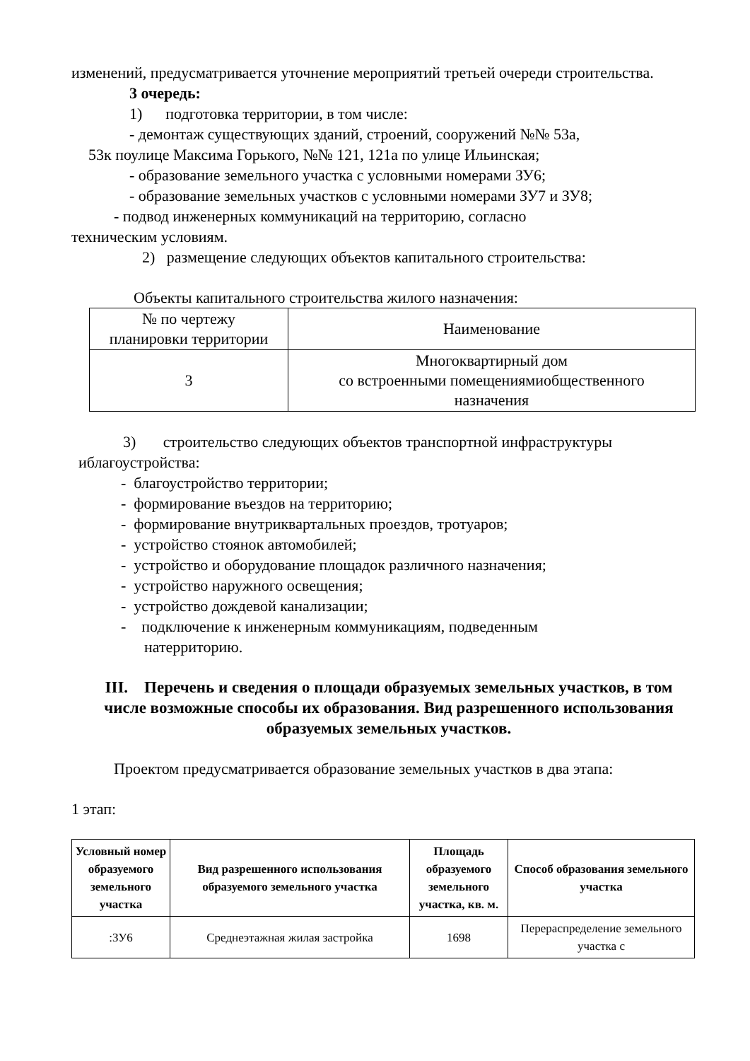изменений, предусматривается уточнение мероприятий третьей очереди строительства.
3 очередь:
1) подготовка территории, в том числе:
- демонтаж существующих зданий, строений, сооружений №№ 53а,
53к поулице Максима Горького, №№ 121, 121а по улице Ильинская;
- образование земельного участка с условными номерами ЗУ6;
- образование земельных участков с условными номерами ЗУ7 и ЗУ8;
- подвод инженерных коммуникаций на территорию, согласно
техническим условиям.
2) размещение следующих объектов капитального строительства:
Объекты капитального строительства жилого назначения:
| № по чертежу планировки территории | Наименование |
| 3 | Многоквартирный дом со встроенными помещениямиобщественного назначения |
3) строительство следующих объектов транспортной инфраструктуры
иблагоустройства:
- благоустройство территории;
- формирование въездов на территорию;
- формирование внутриквартальных проездов, тротуаров;
- устройство стоянок автомобилей;
- устройство и оборудование площадок различного назначения;
- устройство наружного освещения;
- устройство дождевой канализации;
- подключение к инженерным коммуникациям, подведенным
натерриторию.
III. Перечень и сведения о площади образуемых земельных участков, в том числе возможные способы их образования. Вид разрешенного использования образуемых земельных участков.
Проектом предусматривается образование земельных участков в два этапа:
1 этап:
| Условный номер образуемого земельного участка | Вид разрешенного использования образуемого земельного участка | Площадь образуемого земельного участка, кв. м. | Способ образования земельного участка |
| --- | --- | --- | --- |
| :ЗУ6 | Среднеэтажная жилая застройка | 1698 | Перераспределение земельного участка с |